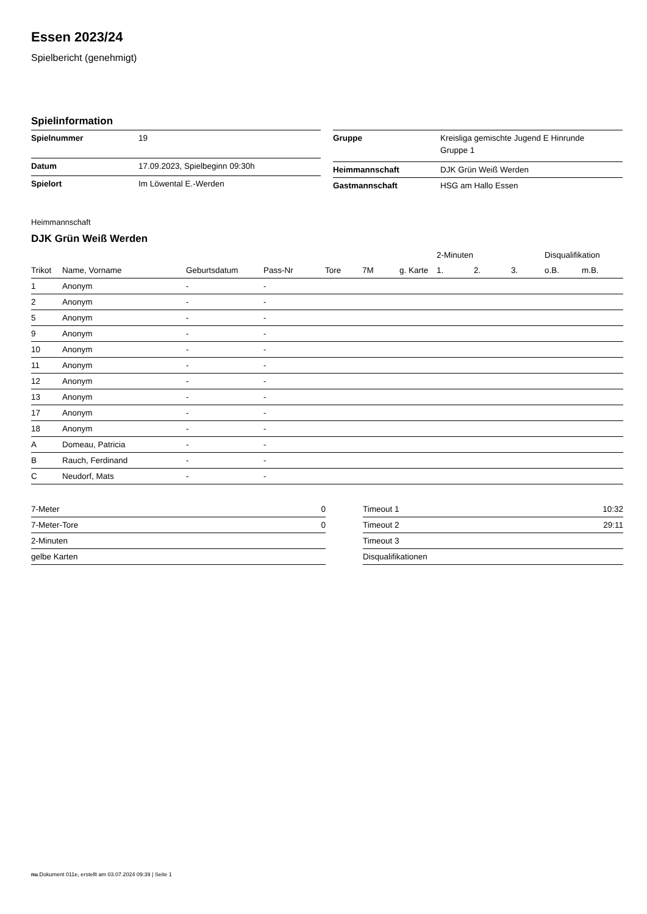Essen 2023/24
Spielbericht (genehmigt)
Spielinformation
| Spielnummer | 19 |
| Datum | 17.09.2023, Spielbeginn 09:30h |
| Spielort | Im Löwental E.-Werden |
| Gruppe | Kreisliga gemischte Jugend E Hinrunde Gruppe 1 |
| Heimmannschaft | DJK Grün Weiß Werden |
| Gastmannschaft | HSG am Hallo Essen |
Heimmannschaft
DJK Grün Weiß Werden
| | | | | | | | 2-Minuten | | | Disqualifikation | |
| --- | --- | --- | --- | --- | --- | --- | --- | --- | --- | --- | --- |
| Trikot | Name, Vorname | Geburtsdatum | Pass-Nr | Tore | 7M | g. Karte | 1. | 2. | 3. | o.B. | m.B. |
| 1 | Anonym | - | - | | | | | | | | |
| 2 | Anonym | - | - | | | | | | | | |
| 5 | Anonym | - | - | | | | | | | | |
| 9 | Anonym | - | - | | | | | | | | |
| 10 | Anonym | - | - | | | | | | | | |
| 11 | Anonym | - | - | | | | | | | | |
| 12 | Anonym | - | - | | | | | | | | |
| 13 | Anonym | - | - | | | | | | | | |
| 17 | Anonym | - | - | | | | | | | | |
| 18 | Anonym | - | - | | | | | | | | |
| A | Domeau, Patricia | - | - | | | | | | | | |
| B | Rauch, Ferdinand | - | - | | | | | | | | |
| C | Neudorf, Mats | - | - | | | | | | | | |
| 7-Meter | 0 |
| 7-Meter-Tore | 0 |
| 2-Minuten | |
| gelbe Karten | |
| Timeout 1 | 10:32 |
| Timeout 2 | 29:11 |
| Timeout 3 | |
| Disqualifikationen | |
nu.Dokument 011e, erstellt am 03.07.2024 09:39 | Seite 1